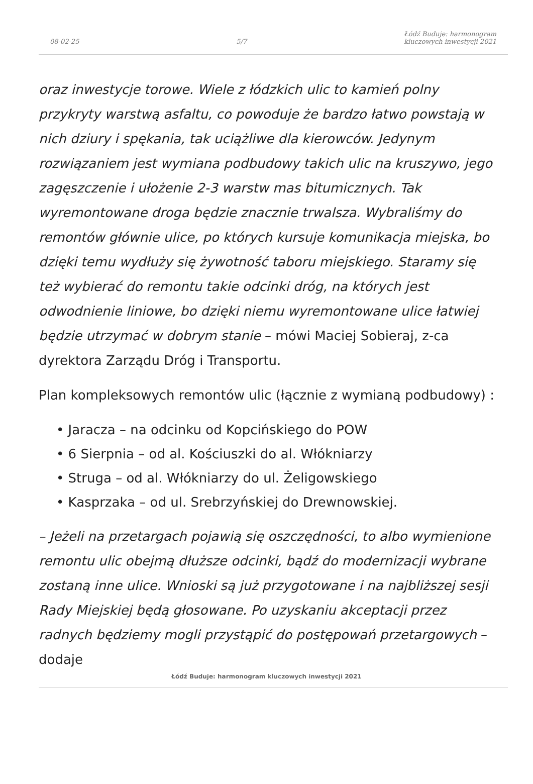08-02-25 5/7 Łódź Buduje: harmonogram
kluczowych inwestycji 2021
oraz inwestycje torowe. Wiele z łódzkich ulic to kamień polny przykryty warstwą asfaltu, co powoduje że bardzo łatwo powstają w nich dziury i spękania, tak uciążliwe dla kierowców. Jedynym rozwiązaniem jest wymiana podbudowy takich ulic na kruszywo, jego zagęszczenie i ułożenie 2-3 warstw mas bitumicznych. Tak wyremontowane droga będzie znacznie trwalsza. Wybraliśmy do remontów głównie ulice, po których kursuje komunikacja miejska, bo dzięki temu wydłuży się żywotność taboru miejskiego. Staramy się też wybierać do remontu takie odcinki dróg, na których jest odwodnienie liniowe, bo dzięki niemu wyremontowane ulice łatwiej będzie utrzymać w dobrym stanie – mówi Maciej Sobieraj, z-ca dyrektora Zarządu Dróg i Transportu.
Plan kompleksowych remontów ulic (łącznie z wymianą podbudowy) :
• Jaracza – na odcinku od Kopcińskiego do POW
• 6 Sierpnia – od al. Kościuszki do al. Włókniarzy
• Struga – od al. Włókniarzy do ul. Żeligowskiego
• Kasprzaka – od ul. Srebrzyńskiej do Drewnowskiej.
– Jeżeli na przetargach pojawią się oszczędności, to albo wymienione remontu ulic obejmą dłuższe odcinki, bądź do modernizacji wybrane zostaną inne ulice. Wnioski są już przygotowane i na najbliższej sesji Rady Miejskiej będą głosowane. Po uzyskaniu akceptacji przez radnych będziemy mogli przystąpić do postępowań przetargowych – dodaje
Łódź Buduje: harmonogram kluczowych inwestycji 2021